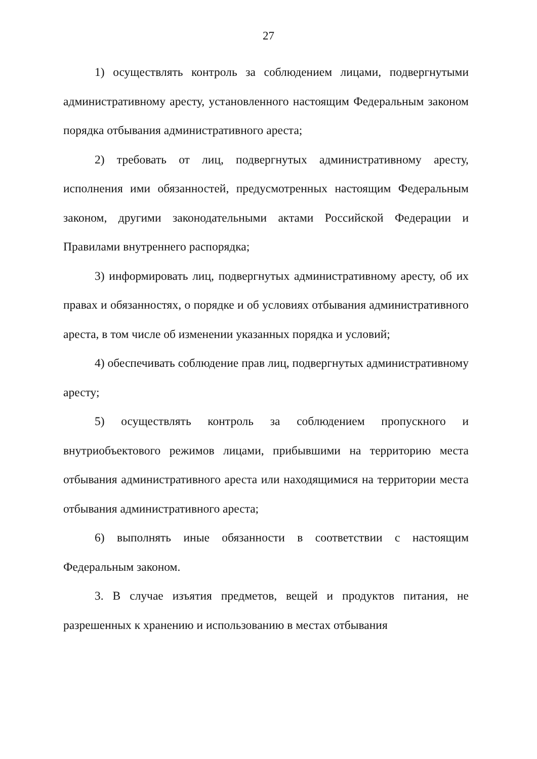27
1) осуществлять контроль за соблюдением лицами, подвергнутыми административному аресту, установленного настоящим Федеральным законом порядка отбывания административного ареста;
2) требовать от лиц, подвергнутых административному аресту, исполнения ими обязанностей, предусмотренных настоящим Федеральным законом, другими законодательными актами Российской Федерации и Правилами внутреннего распорядка;
3) информировать лиц, подвергнутых административному аресту, об их правах и обязанностях, о порядке и об условиях отбывания административного ареста, в том числе об изменении указанных порядка и условий;
4) обеспечивать соблюдение прав лиц, подвергнутых административному аресту;
5) осуществлять контроль за соблюдением пропускного и внутриобъектового режимов лицами, прибывшими на территорию места отбывания административного ареста или находящимися на территории места отбывания административного ареста;
6) выполнять иные обязанности в соответствии с настоящим Федеральным законом.
3. В случае изъятия предметов, вещей и продуктов питания, не разрешенных к хранению и использованию в местах отбывания